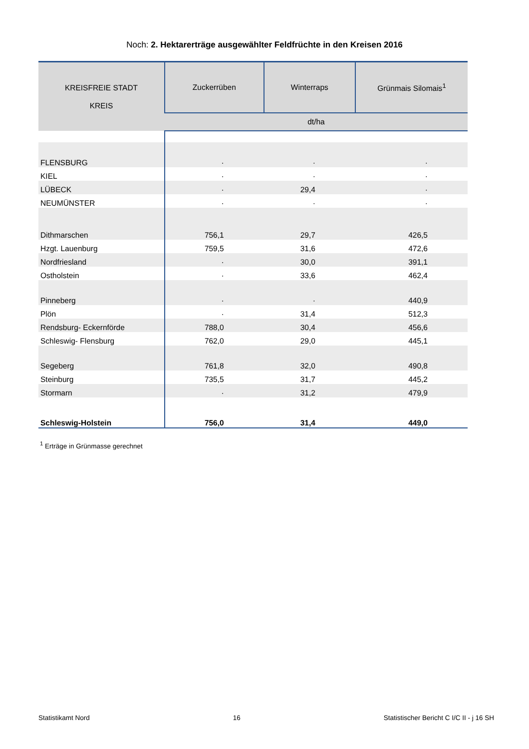Noch: 2. Hektarerträge ausgewählter Feldfrüchte in den Kreisen 2016
| KREISFREIE STADT KREIS | Zuckerrüben | Winterraps | Grünmais Silomais<sup>1</sup> |
| --- | --- | --- | --- |
| | dt/ha | | |
| FLENSBURG | · | · | · |
| KIEL | · | · | · |
| LÜBECK | · | 29,4 | · |
| NEUMÜNSTER | · | · | · |
| Dithmarschen | 756,1 | 29,7 | 426,5 |
| Hzgt. Lauenburg | 759,5 | 31,6 | 472,6 |
| Nordfriesland | · | 30,0 | 391,1 |
| Ostholstein | · | 33,6 | 462,4 |
| Pinneberg | · | · | 440,9 |
| Plön | · | 31,4 | 512,3 |
| Rendsburg- Eckernförde | 788,0 | 30,4 | 456,6 |
| Schleswig- Flensburg | 762,0 | 29,0 | 445,1 |
| Segeberg | 761,8 | 32,0 | 490,8 |
| Steinburg | 735,5 | 31,7 | 445,2 |
| Stormarn | · | 31,2 | 479,9 |
| Schleswig-Holstein | 756,0 | 31,4 | 449,0 |
<sup>1</sup> Erträge in Grünmasse gerechnet
Statistikamt Nord 16 Statistischer Bericht C I/C II - j 16 SH